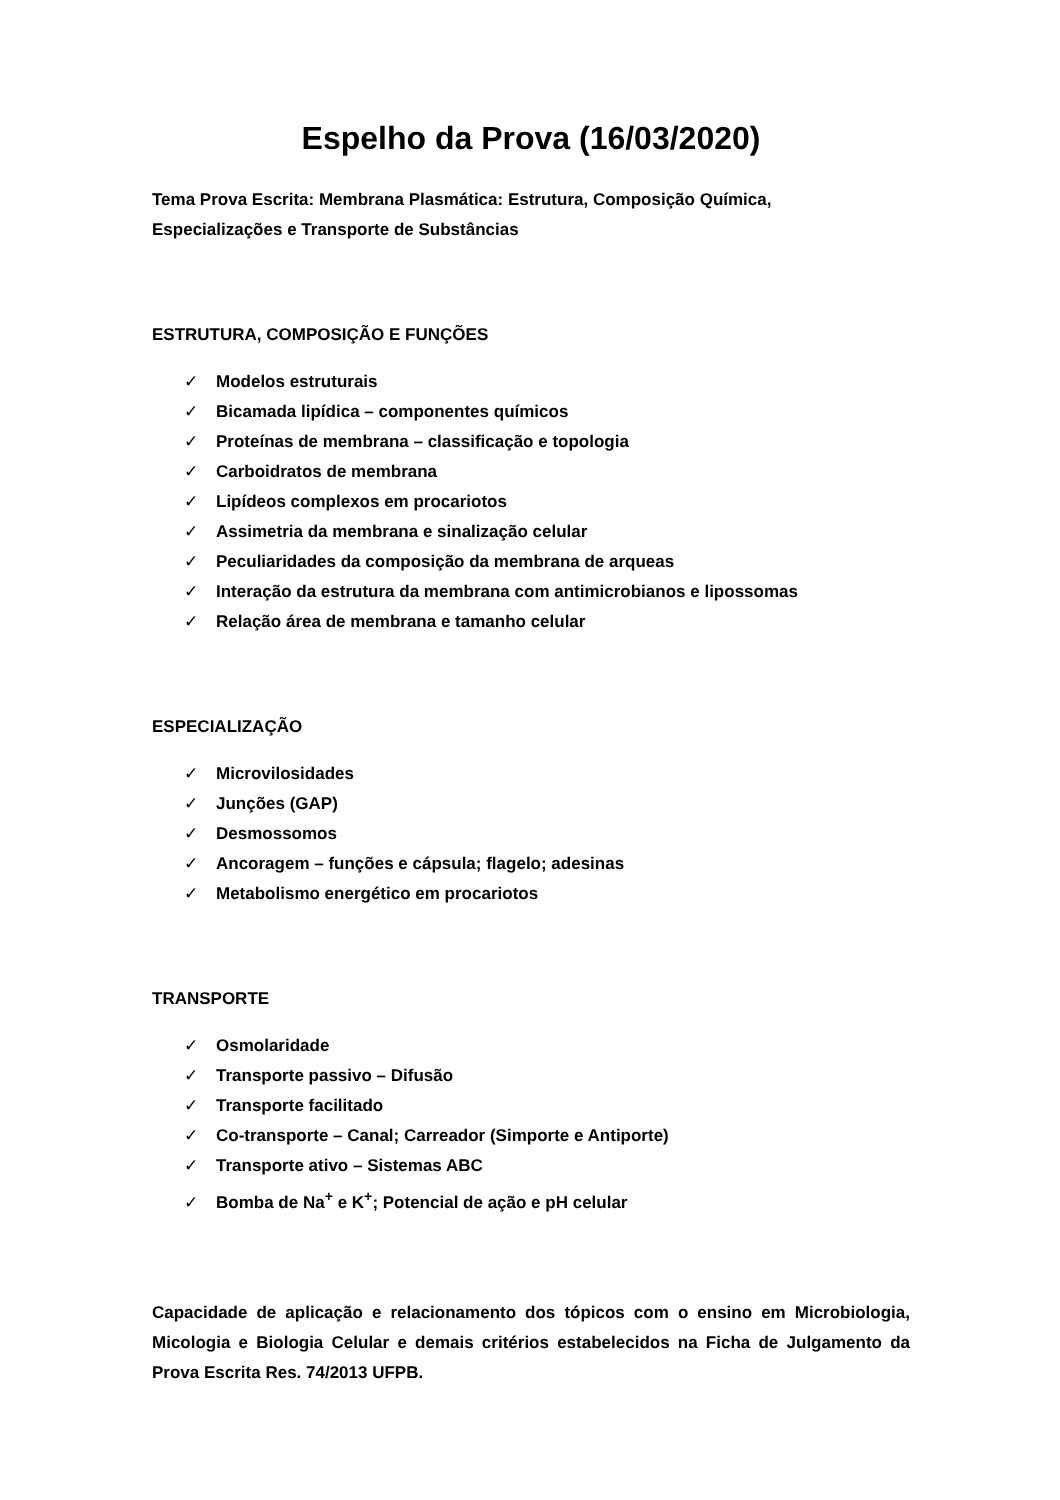Espelho da Prova (16/03/2020)
Tema Prova Escrita: Membrana Plasmática: Estrutura, Composição Química,
Especializações e Transporte de Substâncias
ESTRUTURA, COMPOSIÇÃO E FUNÇÕES
✓ Modelos estruturais
✓ Bicamada lipídica – componentes químicos
✓ Proteínas de membrana – classificação e topologia
✓ Carboidratos de membrana
✓ Lipídeos complexos em procariotos
✓ Assimetria da membrana e sinalização celular
✓ Peculiaridades da composição da membrana de arqueas
✓ Interação da estrutura da membrana com antimicrobianos e lipossomas
✓ Relação área de membrana e tamanho celular
ESPECIALIZAÇÃO
✓ Microvilosidades
✓ Junções (GAP)
✓ Desmossomos
✓ Ancoragem – funções e cápsula; flagelo; adesinas
✓ Metabolismo energético em procariotos
TRANSPORTE
✓ Osmolaridade
✓ Transporte passivo – Difusão
✓ Transporte facilitado
✓ Co-transporte – Canal; Carreador (Simporte e Antiporte)
✓ Transporte ativo – Sistemas ABC
✓ Bomba de Na<sup>+</sup> e K<sup>+</sup>; Potencial de ação e pH celular
Capacidade de aplicação e relacionamento dos tópicos com o ensino em Microbiologia, Micologia e Biologia Celular e demais critérios estabelecidos na Ficha de Julgamento da Prova Escrita Res. 74/2013 UFPB.